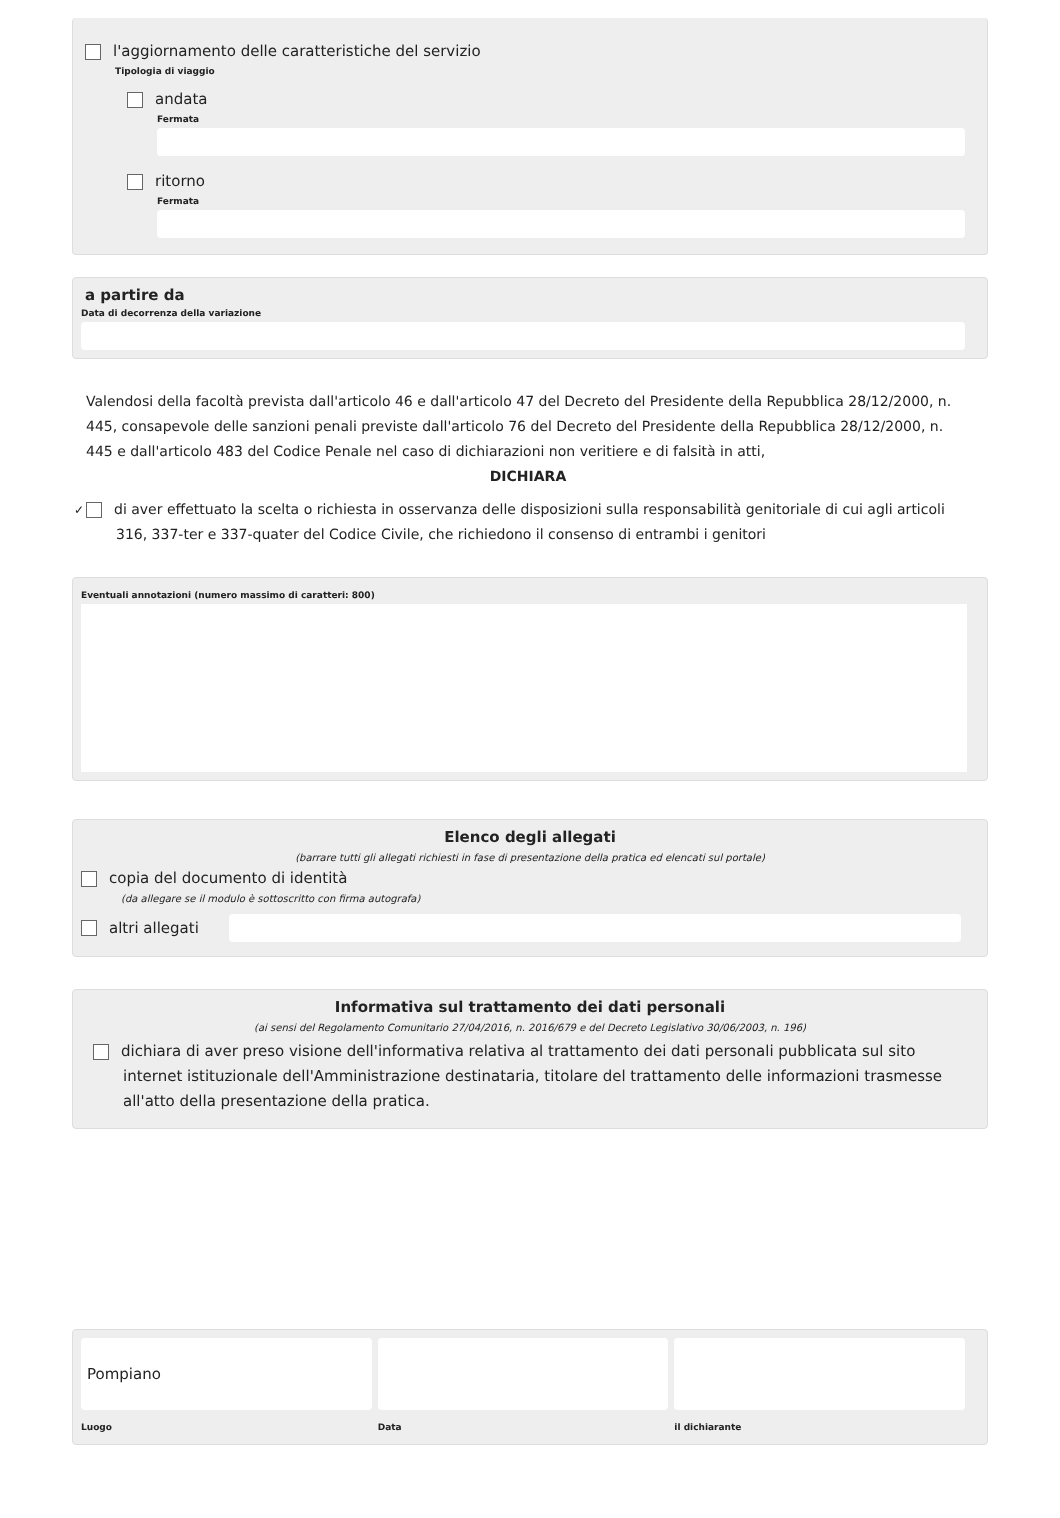l'aggiornamento delle caratteristiche del servizio
Tipologia di viaggio
andata
Fermata
ritorno
Fermata
a partire da
Data di decorrenza della variazione
Valendosi della facoltà prevista dall'articolo 46 e dall'articolo 47 del Decreto del Presidente della Repubblica 28/12/2000, n. 445, consapevole delle sanzioni penali previste dall'articolo 76 del Decreto del Presidente della Repubblica 28/12/2000, n. 445 e dall'articolo 483 del Codice Penale nel caso di dichiarazioni non veritiere e di falsità in atti,
DICHIARA
✓ di aver effettuato la scelta o richiesta in osservanza delle disposizioni sulla responsabilità genitoriale di cui agli articoli 316, 337-ter e 337-quater del Codice Civile, che richiedono il consenso di entrambi i genitori
Eventuali annotazioni (numero massimo di caratteri: 800)
Elenco degli allegati
(barrare tutti gli allegati richiesti in fase di presentazione della pratica ed elencati sul portale)
copia del documento di identità
(da allegare se il modulo è sottoscritto con firma autografa)
altri allegati
Informativa sul trattamento dei dati personali
(ai sensi del Regolamento Comunitario 27/04/2016, n. 2016/679 e del Decreto Legislativo 30/06/2003, n. 196)
dichiara di aver preso visione dell'informativa relativa al trattamento dei dati personali pubblicata sul sito internet istituzionale dell'Amministrazione destinataria, titolare del trattamento delle informazioni trasmesse all'atto della presentazione della pratica.
Pompiano
Luogo
Data il dichiarante